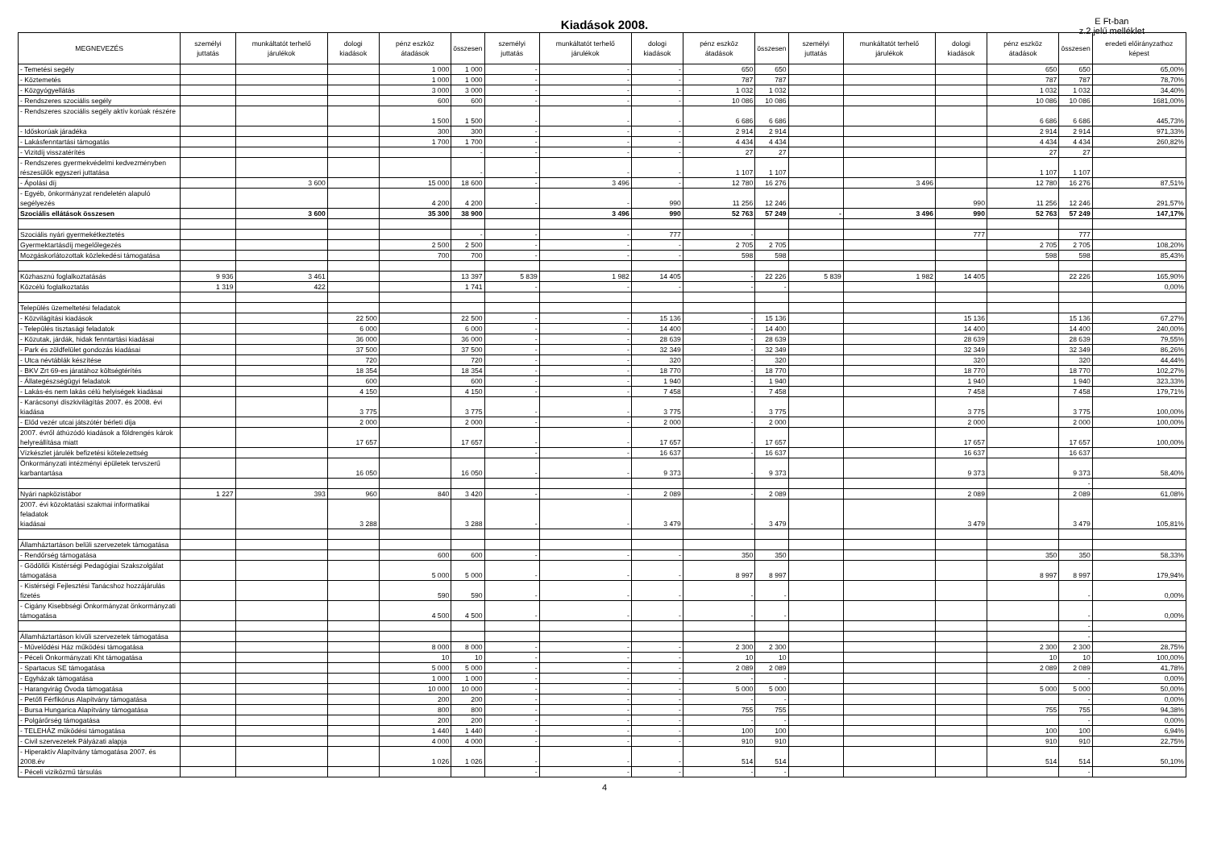Kiadások 2008.
E Ft-ban
z.2 jelű melléklet
| MEGNEVEZÉS | személyi juttatás | munkáltatót terhelő járulékok | dologi kiadások | pénz eszköz átadások | összesen | személyi juttatás | munkáltatót terhelő járulékok | dologi kiadások | pénz eszköz átadások | összesen | személyi juttatás | munkáltatót terhelő járulékok | dologi kiadások | pénz eszköz átadások | összesen | eredeti előirányzathoz képest |
| --- | --- | --- | --- | --- | --- | --- | --- | --- | --- | --- | --- | --- | --- | --- | --- | --- |
| - Temetési segély | | | | 1 000 | 1 000 | - | - | - | 650 | 650 | | | | 650 | 650 | 65,00% |
| - Köztemetés | | | | 1 000 | 1 000 | - | - | - | 787 | 787 | | | | 787 | 787 | 78,70% |
| - Közgyógyellátás | | | | 3 000 | 3 000 | - | - | - | 1 032 | 1 032 | | | | 1 032 | 1 032 | 34,40% |
| - Rendszeres szociális segély | | | | 600 | 600 | - | - | - | 10 086 | 10 086 | | | | 10 086 | 10 086 | 1681,00% |
| - Rendszeres szociális segély aktív korúak részére | | | | 1 500 | 1 500 | - | - | - | 6 686 | 6 686 | | | | 6 686 | 6 686 | 445,73% |
| - Időskorúak járadéka | | | | 300 | 300 | - | - | - | 2 914 | 2 914 | | | | 2 914 | 2 914 | 971,33% |
| - Lakásfenntartási támogatás | | | | 1 700 | 1 700 | - | - | - | 4 434 | 4 434 | | | | 4 434 | 4 434 | 260,82% |
| - Vizitdíj visszatérítés | | | | | - | - | - | - | 27 | 27 | | | | 27 | 27 | |
| - Rendszeres gyermekvédelmi kedvezményben részesülők egyszeri juttatása | | | | | - | - | - | - | 1 107 | 1 107 | | | | 1 107 | 1 107 | |
| - Ápolási díj | | 3 600 | | 15 000 | 18 600 | - | 3 496 | - | 12 780 | 16 276 | | 3 496 | | 12 780 | 16 276 | 87,51% |
| - Egyéb, önkormányzat rendeletén alapuló segélyezés | | | | 4 200 | 4 200 | - | - | 990 | 11 256 | 12 246 | | | 990 | 11 256 | 12 246 | 291,57% |
| Szociális ellátások összesen | | 3 600 | | 35 300 | 38 900 | | 3 496 | 990 | 52 763 | 57 249 | - | 3 496 | 990 | 52 763 | 57 249 | 147,17% |
| Szociális nyári gyermekétkeztetés | | | | | - | - | - | 777 | - | | | | 777 | | 777 | |
| Gyermektartásdíj megelőlegezés | | | | 2 500 | 2 500 | - | - | - | 2 705 | 2 705 | | | | 2 705 | 2 705 | 108,20% |
| Mozgáskorlátozottak közlekedési támogatása | | | | 700 | 700 | - | - | - | 598 | 598 | | | | 598 | 598 | 85,43% |
| Közhasznú foglalkoztatásás | 9 936 | 3 461 | | | 13 397 | 5 839 | 1 982 | 14 405 | - | 22 226 | 5 839 | 1 982 | 14 405 | | 22 226 | 165,90% |
| Közcélú foglalkoztatás | 1 319 | 422 | | | 1 741 | - | - | - | - | - | | | | | | 0,00% |
| Település üzemeltetési feladatok | | | | | | | | | | | | | | | | |
| - Közvilágítási kiadások | | | 22 500 | | 22 500 | - | - | 15 136 | - | 15 136 | | | 15 136 | | 15 136 | 67,27% |
| - Település tisztasági feladatok | | | 6 000 | | 6 000 | - | - | 14 400 | - | 14 400 | | | 14 400 | | 14 400 | 240,00% |
| - Közutak, járdák, hidak fenntartási kiadásai | | | 36 000 | | 36 000 | - | - | 28 639 | - | 28 639 | | | 28 639 | | 28 639 | 79,55% |
| - Park és zöldfelület gondozás kiadásai | | | 37 500 | | 37 500 | - | - | 32 349 | - | 32 349 | | | 32 349 | | 32 349 | 86,26% |
| - Utca névtáblák készítése | | | 720 | | 720 | - | - | 320 | - | 320 | | | 320 | | 320 | 44,44% |
| - BKV Zrt 69-es járatához költségtérítés | | | 18 354 | | 18 354 | - | - | 18 770 | - | 18 770 | | | 18 770 | | 18 770 | 102,27% |
| - Állategészségügyi feladatok | | | 600 | | 600 | - | - | 1 940 | - | 1 940 | | | 1 940 | | 1 940 | 323,33% |
| - Lakás-és nem lakás célú helyiségek kiadásai | | | 4 150 | | 4 150 | - | - | 7 458 | - | 7 458 | | | 7 458 | | 7 458 | 179,71% |
| - Karácsonyi díszkivilágítás 2007. és 2008. évi kiadása | | | 3 775 | | 3 775 | - | - | 3 775 | - | 3 775 | | | 3 775 | | 3 775 | 100,00% |
| - Előd vezér utcai játszótér bérleti díja | | | 2 000 | | 2 000 | - | - | 2 000 | - | 2 000 | | | 2 000 | | 2 000 | 100,00% |
| 2007. évről áthúzódó kiadások a földrengés károk helyreállítása miatt | | | 17 657 | | 17 657 | - | - | 17 657 | - | 17 657 | | | 17 657 | | 17 657 | 100,00% |
| Vízkészlet járulék befizetési kötelezettség | | | | | | - | - | 16 637 | - | 16 637 | | | 16 637 | | 16 637 | |
| Önkormányzati intézményi épületek tervszerű karbantartása | | | 16 050 | | 16 050 | - | - | 9 373 | - | 9 373 | | | 9 373 | | 9 373 | 58,40% |
| | | | | | | | | | | | | | | | - | |
| Nyári napközistábor | 1 227 | 393 | 960 | 840 | 3 420 | - | - | 2 089 | - | 2 089 | | | 2 089 | | 2 089 | 61,08% |
| 2007. évi közoktatási szakmai informatikai feladatok kiadásai | | | 3 288 | | 3 288 | - | - | 3 479 | - | 3 479 | | | 3 479 | | 3 479 | 105,81% |
| Államháztartáson belüli szervezetek támogatása | | | | | | | | | | | | | | | | |
| - Rendőrség támogatása | | | | 600 | 600 | - | - | - | 350 | 350 | | | | 350 | 350 | 58,33% |
| - Gödöllői Kistérségi Pedagógiai Szakszolgálat támogatása | | | | 5 000 | 5 000 | - | - | - | 8 997 | 8 997 | | | | 8 997 | 8 997 | 179,94% |
| - Kistérségi Fejlesztési Tanácshoz hozzájárulás fizetés | | | | 590 | 590 | - | - | - | - | - | | | | | - | 0,00% |
| - Cigány Kisebbségi Önkormányzat önkormányzati támogatása | | | | 4 500 | 4 500 | - | - | - | - | - | | | | | - | 0,00% |
| | | | | | | | | | | | | | | | - | |
| Államháztartáson kívüli szervezetek támogatása | | | | | | | | | | | | | | | - | |
| - Művelődési Ház működési támogatása | | | | 8 000 | 8 000 | - | - | - | 2 300 | 2 300 | | | | 2 300 | 2 300 | 28,75% |
| - Péceli Önkormányzati Kht támogatása | | | | 10 | 10 | - | - | - | 10 | 10 | | | | 10 | 10 | 100,00% |
| - Spartacus SE támogatása | | | | 5 000 | 5 000 | - | - | - | 2 089 | 2 089 | | | | 2 089 | 2 089 | 41,78% |
| - Egyházak támogatása | | | | 1 000 | 1 000 | - | - | - | - | - | | | | | - | 0,00% |
| - Harangvirág Óvoda támogatása | | | | 10 000 | 10 000 | - | - | - | 5 000 | 5 000 | | | | 5 000 | 5 000 | 50,00% |
| - Petőfi Férfikórus Alapítvány támogatása | | | | 200 | 200 | - | - | - | - | - | | | | | - | 0,00% |
| - Bursa Hungarica Alapítvány támogatása | | | | 800 | 800 | - | - | - | 755 | 755 | | | | 755 | 755 | 94,38% |
| - Polgárőrség támogatása | | | | 200 | 200 | - | - | - | - | - | | | | | - | 0,00% |
| - TELEHÁZ működési támogatása | | | | 1 440 | 1 440 | - | - | - | 100 | 100 | | | | 100 | 100 | 6,94% |
| - Civil szervezetek Pályázati alapja | | | | 4 000 | 4 000 | - | - | - | 910 | 910 | | | | 910 | 910 | 22,75% |
| - Hiperaktív Alapítvány támogatása 2007. és 2008.év | | | | 1 026 | 1 026 | - | - | - | 514 | 514 | | | | 514 | 514 | 50,10% |
| - Péceli viziközmű társulás | | | | | | - | - | - | - | - | | | | | - | |
4